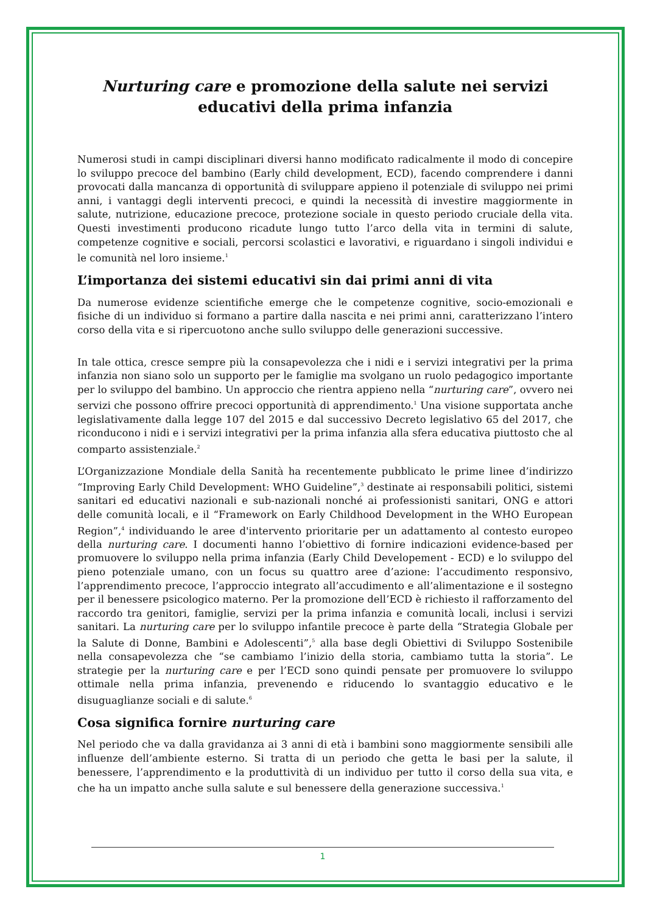Nurturing care e promozione della salute nei servizi
educativi della prima infanzia
Numerosi studi in campi disciplinari diversi hanno modificato radicalmente il modo di concepire lo sviluppo precoce del bambino (Early child development, ECD), facendo comprendere i danni provocati dalla mancanza di opportunità di sviluppare appieno il potenziale di sviluppo nei primi anni, i vantaggi degli interventi precoci, e quindi la necessità di investire maggiormente in salute, nutrizione, educazione precoce, protezione sociale in questo periodo cruciale della vita. Questi investimenti producono ricadute lungo tutto l’arco della vita in termini di salute, competenze cognitive e sociali, percorsi scolastici e lavorativi, e riguardano i singoli individui e le comunità nel loro insieme.<sup>1</sup>
L’importanza dei sistemi educativi sin dai primi anni di vita
Da numerose evidenze scientifiche emerge che le competenze cognitive, socio-emozionali e fisiche di un individuo si formano a partire dalla nascita e nei primi anni, caratterizzano l’intero corso della vita e si ripercuotono anche sullo sviluppo delle generazioni successive.
In tale ottica, cresce sempre più la consapevolezza che i nidi e i servizi integrativi per la prima infanzia non siano solo un supporto per le famiglie ma svolgano un ruolo pedagogico importante per lo sviluppo del bambino. Un approccio che rientra appieno nella “nurturing care”, ovvero nei servizi che possono offrire precoci opportunità di apprendimento.<sup>1</sup> Una visione supportata anche legislativamente dalla legge 107 del 2015 e dal successivo Decreto legislativo 65 del 2017, che riconducono i nidi e i servizi integrativi per la prima infanzia alla sfera educativa piuttosto che al comparto assistenziale.<sup>2</sup>
L’Organizzazione Mondiale della Sanità ha recentemente pubblicato le prime linee d’indirizzo “Improving Early Child Development: WHO Guideline”,<sup>3</sup> destinate ai responsabili politici, sistemi sanitari ed educativi nazionali e sub-nazionali nonché ai professionisti sanitari, ONG e attori delle comunità locali, e il “Framework on Early Childhood Development in the WHO European Region”,<sup>4</sup> individuando le aree d'intervento prioritarie per un adattamento al contesto europeo della nurturing care. I documenti hanno l’obiettivo di fornire indicazioni evidence-based per promuovere lo sviluppo nella prima infanzia (Early Child Developement - ECD) e lo sviluppo del pieno potenziale umano, con un focus su quattro aree d’azione: l’accudimento responsivo, l’apprendimento precoce, l’approccio integrato all’accudimento e all’alimentazione e il sostegno per il benessere psicologico materno. Per la promozione dell’ECD è richiesto il rafforzamento del raccordo tra genitori, famiglie, servizi per la prima infanzia e comunità locali, inclusi i servizi sanitari. La nurturing care per lo sviluppo infantile precoce è parte della “Strategia Globale per la Salute di Donne, Bambini e Adolescenti”,<sup>5</sup> alla base degli Obiettivi di Sviluppo Sostenibile nella consapevolezza che “se cambiamo l’inizio della storia, cambiamo tutta la storia”. Le strategie per la nurturing care e per l’ECD sono quindi pensate per promuovere lo sviluppo ottimale nella prima infanzia, prevenendo e riducendo lo svantaggio educativo e le disuguaglianze sociali e di salute.<sup>6</sup>
Cosa significa fornire nurturing care
Nel periodo che va dalla gravidanza ai 3 anni di età i bambini sono maggiormente sensibili alle influenze dell’ambiente esterno. Si tratta di un periodo che getta le basi per la salute, il benessere, l’apprendimento e la produttività di un individuo per tutto il corso della sua vita, e che ha un impatto anche sulla salute e sul benessere della generazione successiva.<sup>1</sup>
1